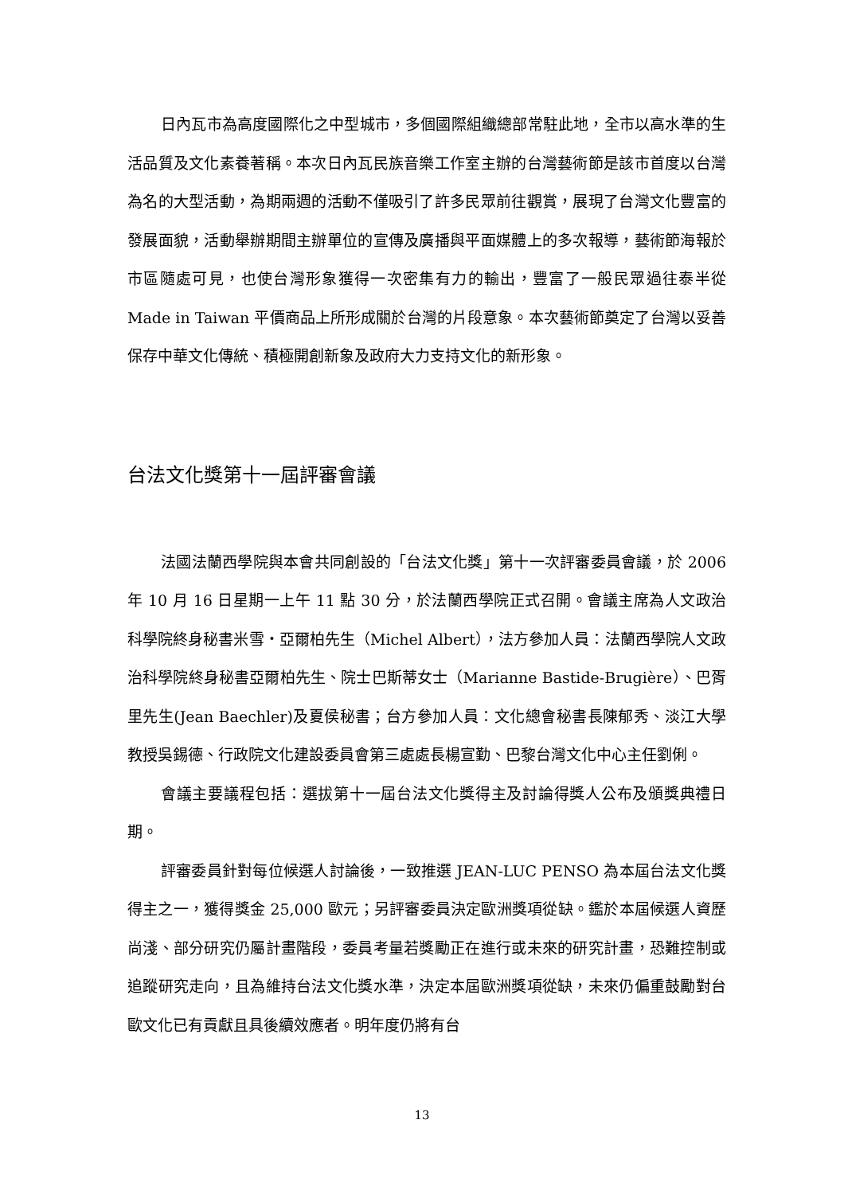日內瓦市為高度國際化之中型城市，多個國際組織總部常駐此地，全市以高水準的生活品質及文化素養著稱。本次日內瓦民族音樂工作室主辦的台灣藝術節是該市首度以台灣為名的大型活動，為期兩週的活動不僅吸引了許多民眾前往觀賞，展現了台灣文化豐富的發展面貌，活動舉辦期間主辦單位的宣傳及廣播與平面媒體上的多次報導，藝術節海報於市區隨處可見，也使台灣形象獲得一次密集有力的輸出，豐富了一般民眾過往泰半從 Made in Taiwan 平價商品上所形成關於台灣的片段意象。本次藝術節奠定了台灣以妥善保存中華文化傳統、積極開創新象及政府大力支持文化的新形象。
台法文化獎第十一屆評審會議
法國法蘭西學院與本會共同創設的「台法文化獎」第十一次評審委員會議，於 2006 年 10 月 16 日星期一上午 11 點 30 分，於法蘭西學院正式召開。會議主席為人文政治科學院終身秘書米雪・亞爾柏先生（Michel Albert），法方參加人員：法蘭西學院人文政治科學院終身秘書亞爾柏先生、院士巴斯蒂女士（Marianne Bastide-Brugière）、巴胥里先生(Jean Baechler)及夏侯秘書；台方參加人員：文化總會秘書長陳郁秀、淡江大學教授吳錫德、行政院文化建設委員會第三處處長楊宣勤、巴黎台灣文化中心主任劉俐。
會議主要議程包括：選拔第十一屆台法文化獎得主及討論得獎人公布及頒獎典禮日期。
評審委員針對每位候選人討論後，一致推選 JEAN-LUC PENSO 為本屆台法文化獎得主之一，獲得獎金 25,000 歐元；另評審委員決定歐洲獎項從缺。鑑於本屆候選人資歷尚淺、部分研究仍屬計畫階段，委員考量若獎勵正在進行或未來的研究計畫，恐難控制或追蹤研究走向，且為維持台法文化獎水準，決定本屆歐洲獎項從缺，未來仍偏重鼓勵對台歐文化已有貢獻且具後續效應者。明年度仍將有台
13